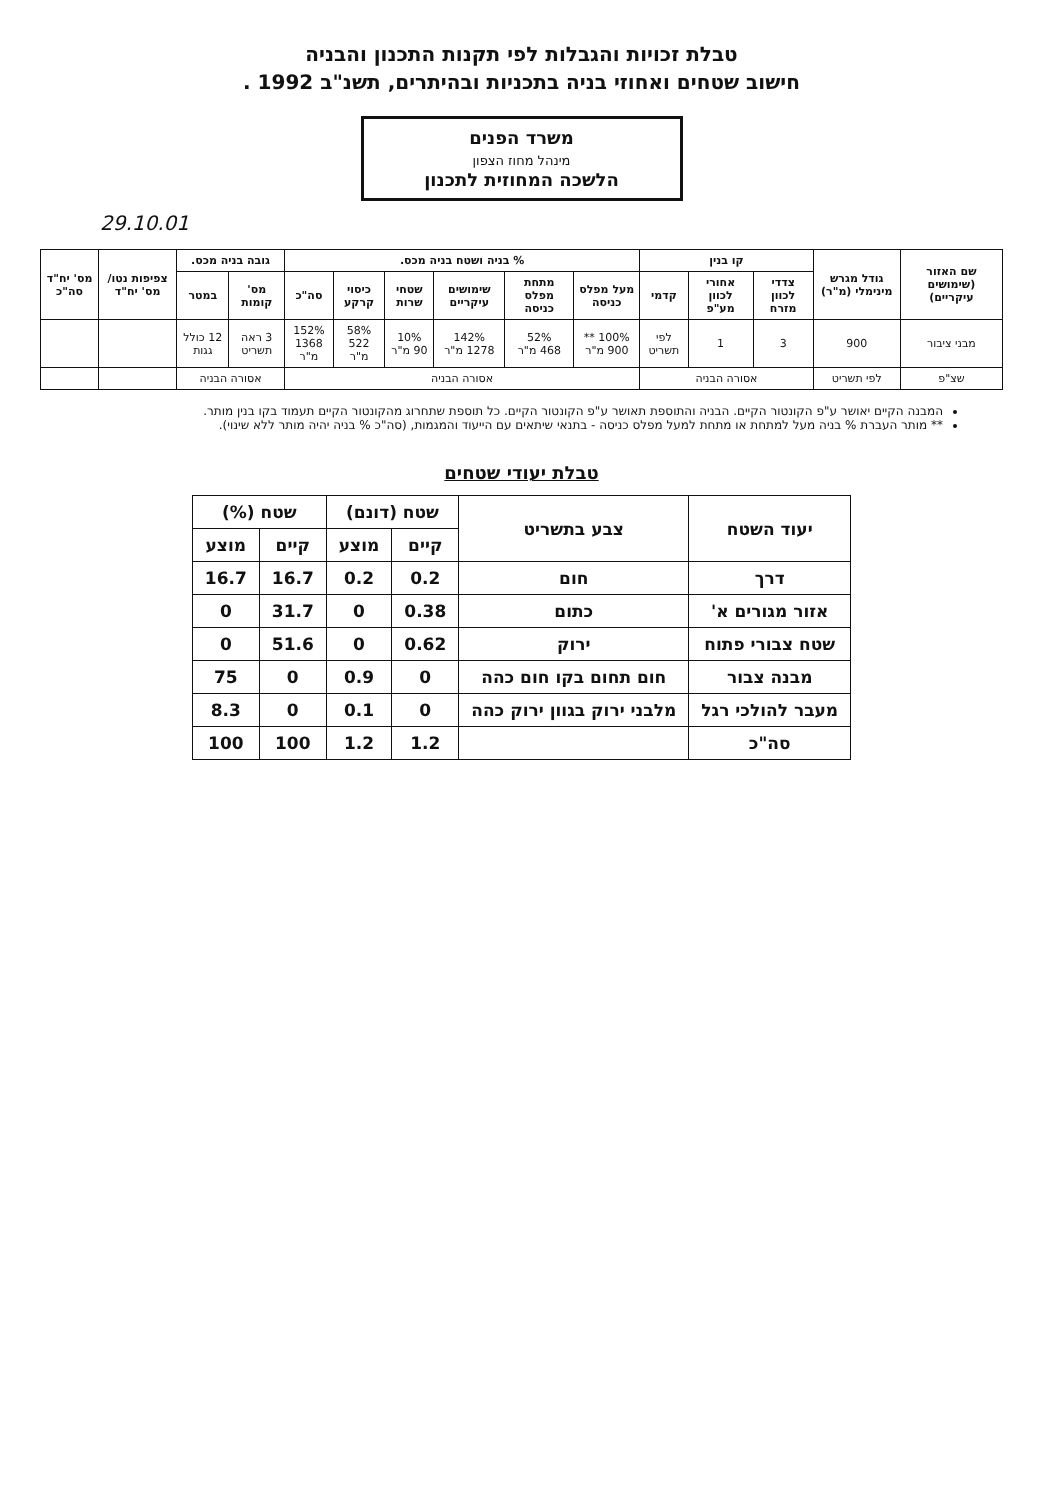טבלת זכויות והגבלות לפי תקנות התכנון והבניה
חישוב שטחים ואחוזי בניה בתכניות ובהיתרים, תשנ"ב 1992 .
משרד הפנים
מינהל מחוז הצפון
הלשכה המחוזית לתכנון
29.10.01
| שם האזור (שימושים עיקריים) | גודל מגרש מינימלי (מ"ר) | קו בנין | | | % בניה ושטח בניה מכס. | | | | | | גובה בניה מכס. | | צפיפות נטו/ מס' יח"ד | מס' יח"ד סה"כ |
| --- | --- | --- | --- | --- | --- | --- | --- | --- | --- | --- | --- | --- | --- | --- |
| | | צדדי לכוון מזרח | אחורי לכוון מע"פ | קדמי | מעל מפלס כניסה | מתחת מפלס כניסה | שימושים עיקריים | שטחי שרות | כיסוי קרקע | סה"כ | מס' קומות | במטר | | |
| מבני ציבור | 900 | 3 | 1 | לפי תשריט | 100% ** 900 מ"ר | 52% 468 מ"ר | 142% 1278 מ"ר | 10% 90 מ"ר | 58% 522 מ"ר | 152% 1368 מ"ר | 3 ראה תשריט | 12 כולל גגות | | |
| שצ"פ | לפי תשריט | אסורה הבניה | | | אסורה הבניה | | | | | | אסורה הבניה | | | |
המבנה הקיים יאושר ע"פ הקונטור הקיים. הבניה והתוספת תאושר ע"פ הקונטור הקיים. כל תוספת שתחרוג מהקונטור הקיים תעמוד בקו בנין מותר.
** מותר העברת % בניה מעל למתחת או מתחת למעל מפלס כניסה - בתנאי שיתאים עם הייעוד והמגמות, (סה"כ % בניה יהיה מותר ללא שינוי).
טבלת יעודי שטחים
| יעוד השטח | צבע בתשריט | שטח (דונם) | | שטח (%) | |
| --- | --- | --- | --- | --- | --- |
| | | קיים | מוצע | קיים | מוצע |
| דרך | חום | 0.2 | 0.2 | 16.7 | 16.7 |
| אזור מגורים א' | כתום | 0.38 | 0 | 31.7 | 0 |
| שטח צבורי פתוח | ירוק | 0.62 | 0 | 51.6 | 0 |
| מבנה צבור | חום תחום בקו חום כהה | 0 | 0.9 | 0 | 75 |
| מעבר להולכי רגל | מלבני ירוק בגוון ירוק כהה | 0 | 0.1 | 0 | 8.3 |
| סה"כ | | 1.2 | 1.2 | 100 | 100 |